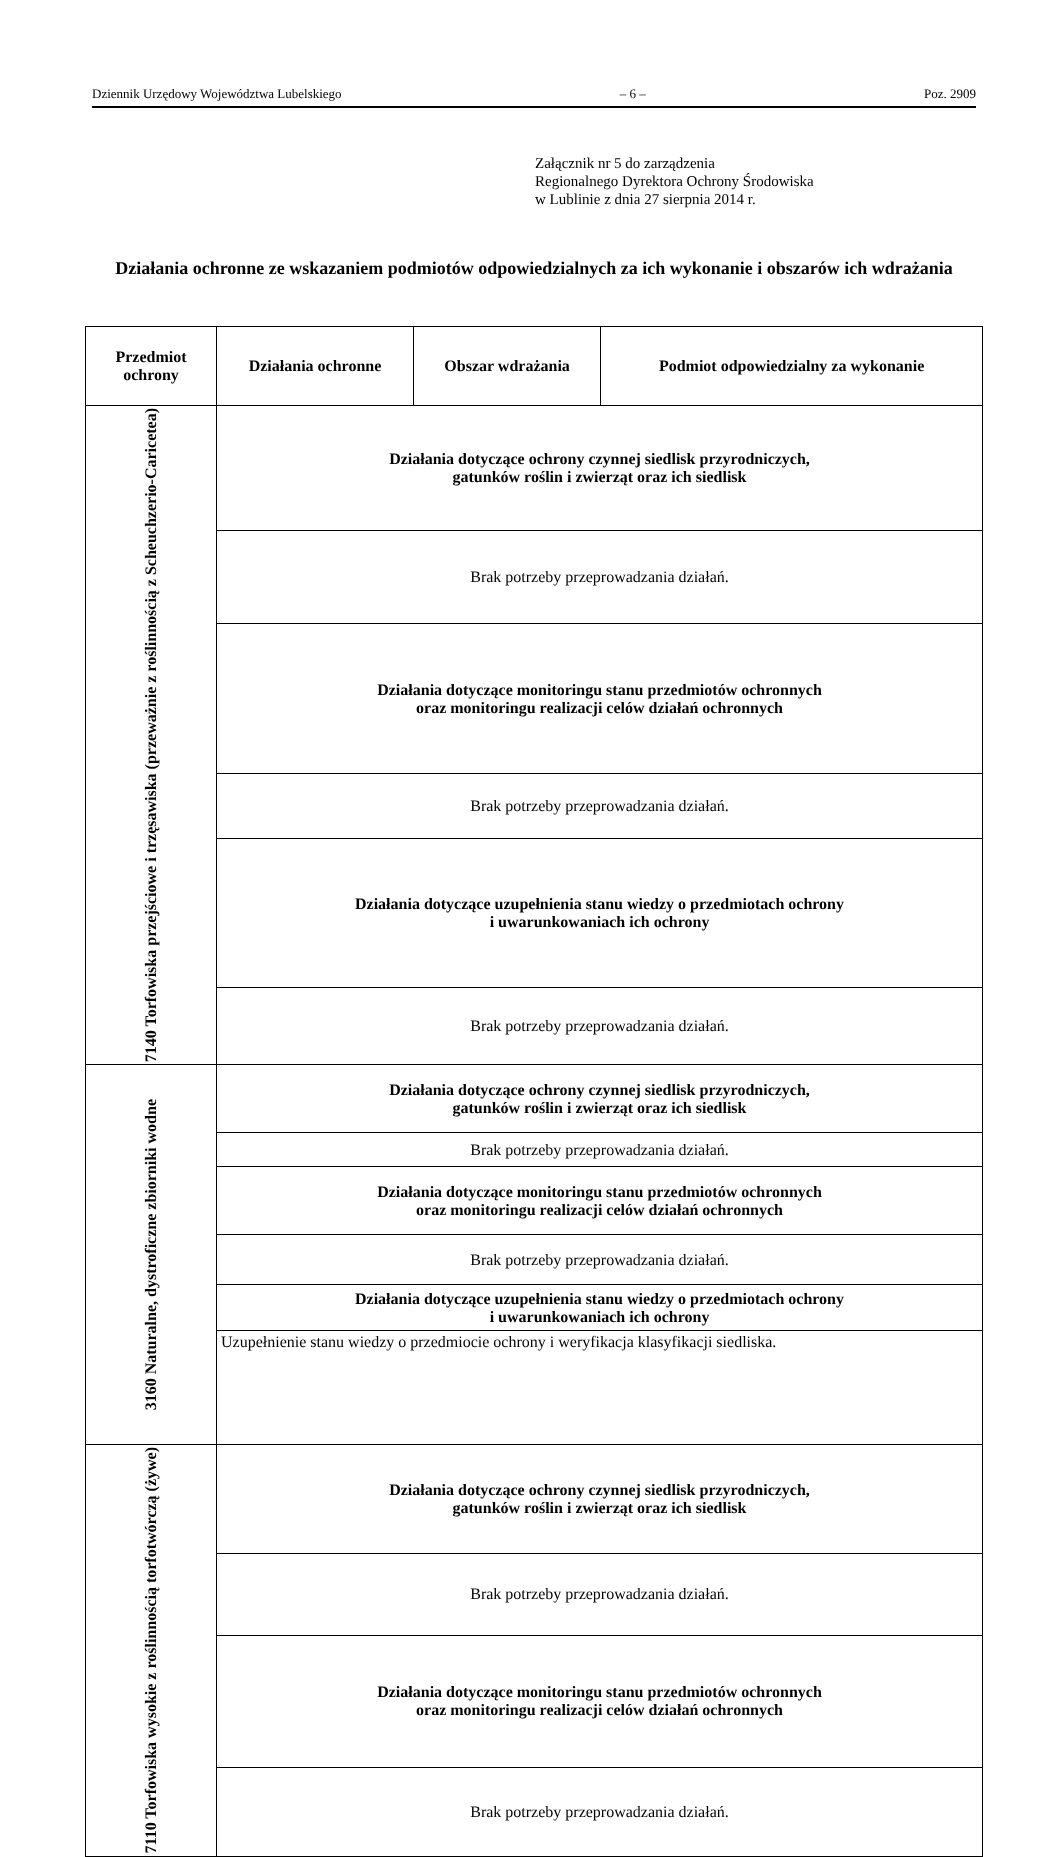Dziennik Urzędowy Województwa Lubelskiego – 6 – Poz. 2909
Załącznik nr 5 do zarządzenia
Regionalnego Dyrektora Ochrony Środowiska
w Lublinie z dnia 27 sierpnia 2014 r.
Działania ochronne ze wskazaniem podmiotów odpowiedzialnych za ich wykonanie i obszarów ich wdrażania
| Przedmiot ochrony | Działania ochronne | Obszar wdrażania | Podmiot odpowiedzialny za wykonanie |
| --- | --- | --- | --- |
| 7140 Torfowiska przejściowe i trzęsawiska (przeważnie z roślinnością z Scheuchzerio-Caricetea) | Działania dotyczące ochrony czynnej siedlisk przyrodniczych, gatunków roślin i zwierząt oraz ich siedlisk | | |
| | Brak potrzeby przeprowadzania działań. | | |
| | Działania dotyczące monitoringu stanu przedmiotów ochronnych oraz monitoringu realizacji celów działań ochronnych | | |
| | Brak potrzeby przeprowadzania działań. | | |
| | Działania dotyczące uzupełnienia stanu wiedzy o przedmiotach ochrony i uwarunkowaniach ich ochrony | | |
| | Brak potrzeby przeprowadzania działań. | | |
| 3160 Naturalne, dystroficzne zbiorniki wodne | Działania dotyczące ochrony czynnej siedlisk przyrodniczych, gatunków roślin i zwierząt oraz ich siedlisk | | |
| | Brak potrzeby przeprowadzania działań. | | |
| | Działania dotyczące monitoringu stanu przedmiotów ochronnych oraz monitoringu realizacji celów działań ochronnych | | |
| | Brak potrzeby przeprowadzania działań. | | |
| | Działania dotyczące uzupełnienia stanu wiedzy o przedmiotach ochrony i uwarunkowaniach ich ochrony | | |
| | Uzupełnienie stanu wiedzy o przedmiocie ochrony i weryfikacja klasyfikacji siedliska. | | |
| 7110 Torfowiska wysokie z roślinnością torfotwórczą (żywe) | Działania dotyczące ochrony czynnej siedlisk przyrodniczych, gatunków roślin i zwierząt oraz ich siedlisk | | |
| | Brak potrzeby przeprowadzania działań. | | |
| | Działania dotyczące monitoringu stanu przedmiotów ochronnych oraz monitoringu realizacji celów działań ochronnych | | |
| | Brak potrzeby przeprowadzania działań. | | |